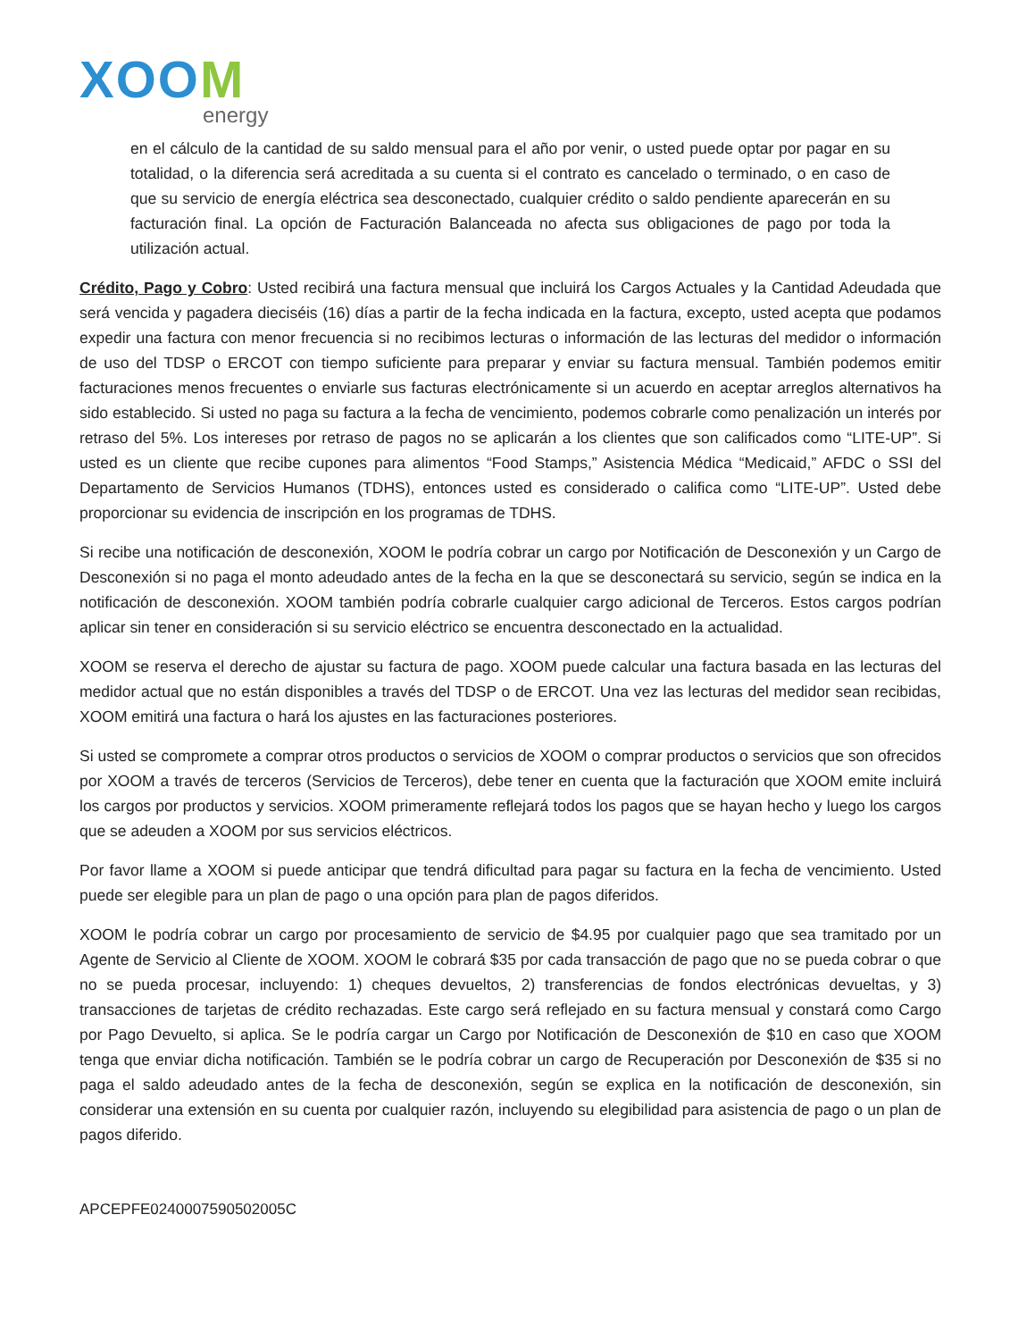XOOM
energy
en el cálculo de la cantidad de su saldo mensual para el año por venir, o usted puede optar por pagar en su totalidad, o la diferencia será acreditada a su cuenta si el contrato es cancelado o terminado, o en caso de que su servicio de energía eléctrica sea desconectado, cualquier crédito o saldo pendiente aparecerán en su facturación final. La opción de Facturación Balanceada no afecta sus obligaciones de pago por toda la utilización actual.
Crédito, Pago y Cobro: Usted recibirá una factura mensual que incluirá los Cargos Actuales y la Cantidad Adeudada que será vencida y pagadera dieciséis (16) días a partir de la fecha indicada en la factura, excepto, usted acepta que podamos expedir una factura con menor frecuencia si no recibimos lecturas o información de las lecturas del medidor o información de uso del TDSP o ERCOT con tiempo suficiente para preparar y enviar su factura mensual. También podemos emitir facturaciones menos frecuentes o enviarle sus facturas electrónicamente si un acuerdo en aceptar arreglos alternativos ha sido establecido. Si usted no paga su factura a la fecha de vencimiento, podemos cobrarle como penalización un interés por retraso del 5%. Los intereses por retraso de pagos no se aplicarán a los clientes que son calificados como “LITE-UP”. Si usted es un cliente que recibe cupones para alimentos “Food Stamps,” Asistencia Médica “Medicaid,” AFDC o SSI del Departamento de Servicios Humanos (TDHS), entonces usted es considerado o califica como “LITE-UP”. Usted debe proporcionar su evidencia de inscripción en los programas de TDHS.
Si recibe una notificación de desconexión, XOOM le podría cobrar un cargo por Notificación de Desconexión y un Cargo de Desconexión si no paga el monto adeudado antes de la fecha en la que se desconectará su servicio, según se indica en la notificación de desconexión. XOOM también podría cobrarle cualquier cargo adicional de Terceros. Estos cargos podrían aplicar sin tener en consideración si su servicio eléctrico se encuentra desconectado en la actualidad.
XOOM se reserva el derecho de ajustar su factura de pago. XOOM puede calcular una factura basada en las lecturas del medidor actual que no están disponibles a través del TDSP o de ERCOT. Una vez las lecturas del medidor sean recibidas, XOOM emitirá una factura o hará los ajustes en las facturaciones posteriores.
Si usted se compromete a comprar otros productos o servicios de XOOM o comprar productos o servicios que son ofrecidos por XOOM a través de terceros (Servicios de Terceros), debe tener en cuenta que la facturación que XOOM emite incluirá los cargos por productos y servicios. XOOM primeramente reflejará todos los pagos que se hayan hecho y luego los cargos que se adeuden a XOOM por sus servicios eléctricos.
Por favor llame a XOOM si puede anticipar que tendrá dificultad para pagar su factura en la fecha de vencimiento. Usted puede ser elegible para un plan de pago o una opción para plan de pagos diferidos.
XOOM le podría cobrar un cargo por procesamiento de servicio de $4.95 por cualquier pago que sea tramitado por un Agente de Servicio al Cliente de XOOM. XOOM le cobrará $35 por cada transacción de pago que no se pueda cobrar o que no se pueda procesar, incluyendo: 1) cheques devueltos, 2) transferencias de fondos electrónicas devueltas, y 3) transacciones de tarjetas de crédito rechazadas. Este cargo será reflejado en su factura mensual y constará como Cargo por Pago Devuelto, si aplica. Se le podría cargar un Cargo por Notificación de Desconexión de $10 en caso que XOOM tenga que enviar dicha notificación. También se le podría cobrar un cargo de Recuperación por Desconexión de $35 si no paga el saldo adeudado antes de la fecha de desconexión, según se explica en la notificación de desconexión, sin considerar una extensión en su cuenta por cualquier razón, incluyendo su elegibilidad para asistencia de pago o un plan de pagos diferido.
APCEPFE0240007590502005C